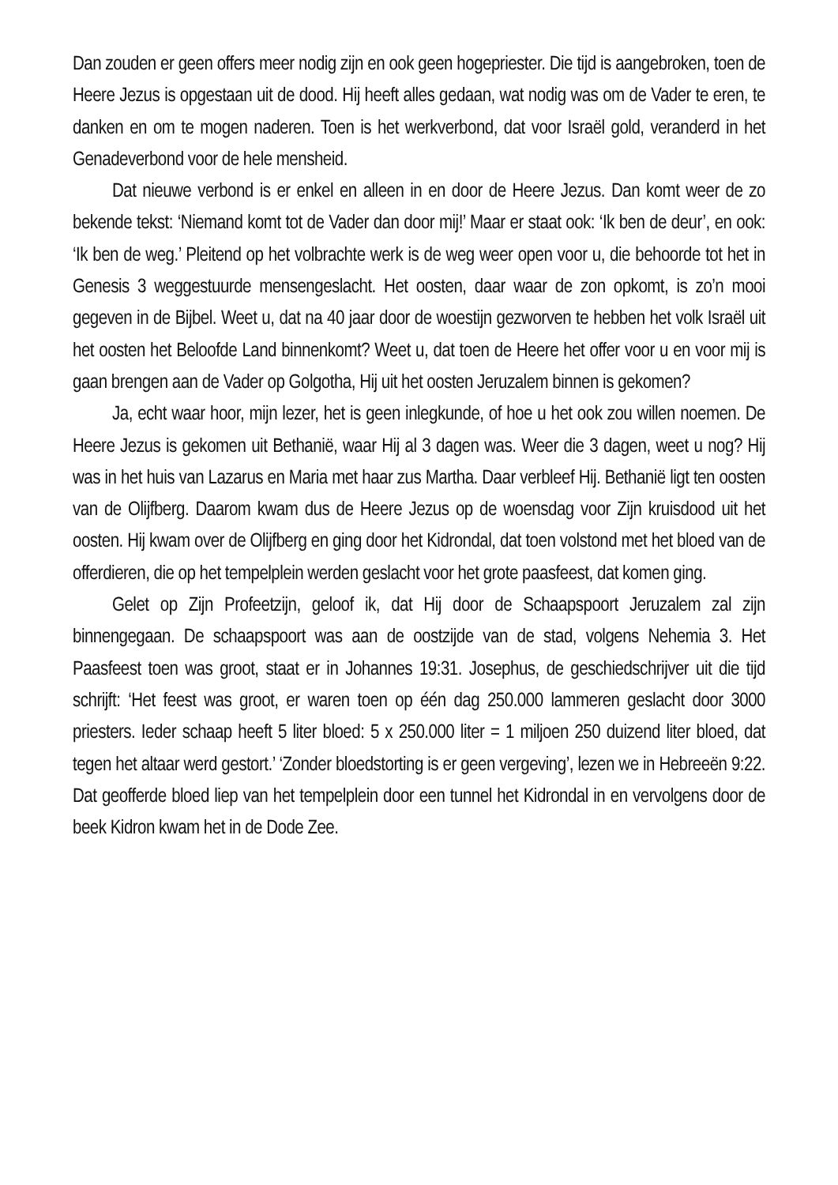Dan zouden er geen offers meer nodig zijn en ook geen hogepriester. Die tijd is aangebroken, toen de Heere Jezus is opgestaan uit de dood. Hij heeft alles gedaan, wat nodig was om de Vader te eren, te danken en om te mogen naderen. Toen is het werkverbond, dat voor Israël gold, veranderd in het Genadeverbond voor de hele mensheid.
Dat nieuwe verbond is er enkel en alleen in en door de Heere Jezus. Dan komt weer de zo bekende tekst: ‘Niemand komt tot de Vader dan door mij!’ Maar er staat ook: ‘Ik ben de deur’, en ook: ‘Ik ben de weg.’ Pleitend op het volbrachte werk is de weg weer open voor u, die behoorde tot het in Genesis 3 weggestuurde mensengeslacht. Het oosten, daar waar de zon opkomt, is zo’n mooi gegeven in de Bijbel. Weet u, dat na 40 jaar door de woestijn gezworven te hebben het volk Israël uit het oosten het Beloofde Land binnenkomt? Weet u, dat toen de Heere het offer voor u en voor mij is gaan brengen aan de Vader op Golgotha, Hij uit het oosten Jeruzalem binnen is gekomen?
Ja, echt waar hoor, mijn lezer, het is geen inlegkunde, of hoe u het ook zou willen noemen. De Heere Jezus is gekomen uit Bethanië, waar Hij al 3 dagen was. Weer die 3 dagen, weet u nog? Hij was in het huis van Lazarus en Maria met haar zus Martha. Daar verbleef Hij. Bethanië ligt ten oosten van de Olijfberg. Daarom kwam dus de Heere Jezus op de woensdag voor Zijn kruisdood uit het oosten. Hij kwam over de Olijfberg en ging door het Kidrondal, dat toen volstond met het bloed van de offerdieren, die op het tempelplein werden geslacht voor het grote paasfeest, dat komen ging.
Gelet op Zijn Profeetzijn, geloof ik, dat Hij door de Schaapspoort Jeruzalem zal zijn binnengegaan. De schaapspoort was aan de oostzijde van de stad, volgens Nehemia 3. Het Paasfeest toen was groot, staat er in Johannes 19:31. Josephus, de geschiedschrijver uit die tijd schrijft: ‘Het feest was groot, er waren toen op één dag 250.000 lammeren geslacht door 3000 priesters. Ieder schaap heeft 5 liter bloed: 5 x 250.000 liter = 1 miljoen 250 duizend liter bloed, dat tegen het altaar werd gestort.’ ‘Zonder bloedstorting is er geen vergeving’, lezen we in Hebreeën 9:22. Dat geofferde bloed liep van het tempelplein door een tunnel het Kidrondal in en vervolgens door de beek Kidron kwam het in de Dode Zee.